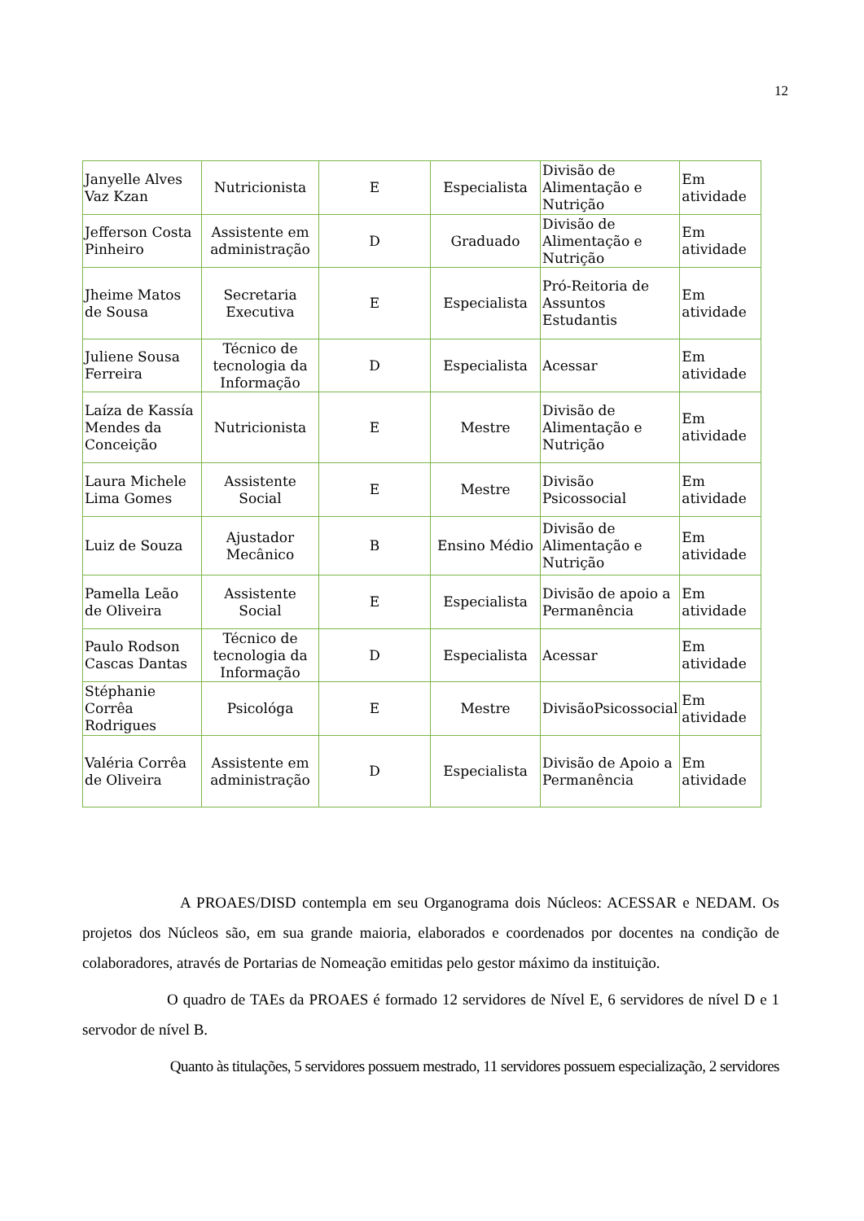12
| Janyelle Alves Vaz Kzan | Nutricionista | E | Especialista | Divisão de Alimentação e Nutrição | Em atividade |
| Jefferson Costa Pinheiro | Assistente em administração | D | Graduado | Divisão de Alimentação e Nutrição | Em atividade |
| Jheime Matos de Sousa | Secretaria Executiva | E | Especialista | Pró-Reitoria de Assuntos Estudantis | Em atividade |
| Juliene Sousa Ferreira | Técnico de tecnologia da Informação | D | Especialista | Acessar | Em atividade |
| Laíza de Kassía Mendes da Conceição | Nutricionista | E | Mestre | Divisão de Alimentação e Nutrição | Em atividade |
| Laura Michele Lima Gomes | Assistente Social | E | Mestre | Divisão Psicossocial | Em atividade |
| Luiz de Souza | Ajustador Mecânico | B | Ensino Médio | Divisão de Alimentação e Nutrição | Em atividade |
| Pamella Leão de Oliveira | Assistente Social | E | Especialista | Divisão de apoio a Permanência | Em atividade |
| Paulo Rodson Cascas Dantas | Técnico de tecnologia da Informação | D | Especialista | Acessar | Em atividade |
| Stéphanie Corrêa Rodrigues | Psicológa | E | Mestre | DivisãoPsicossocial | Em atividade |
| Valéria Corrêa de Oliveira | Assistente em administração | D | Especialista | Divisão de Apoio a Permanência | Em atividade |
A PROAES/DISD contempla em seu Organograma dois Núcleos: ACESSAR e NEDAM. Os projetos dos Núcleos são, em sua grande maioria, elaborados e coordenados por docentes na condição de colaboradores, através de Portarias de Nomeação emitidas pelo gestor máximo da instituição.
O quadro de TAEs da PROAES é formado 12 servidores de Nível E, 6 servidores de nível D e 1 servodor de nível B.
Quanto às titulações, 5 servidores possuem mestrado, 11 servidores possuem especialização, 2 servidores